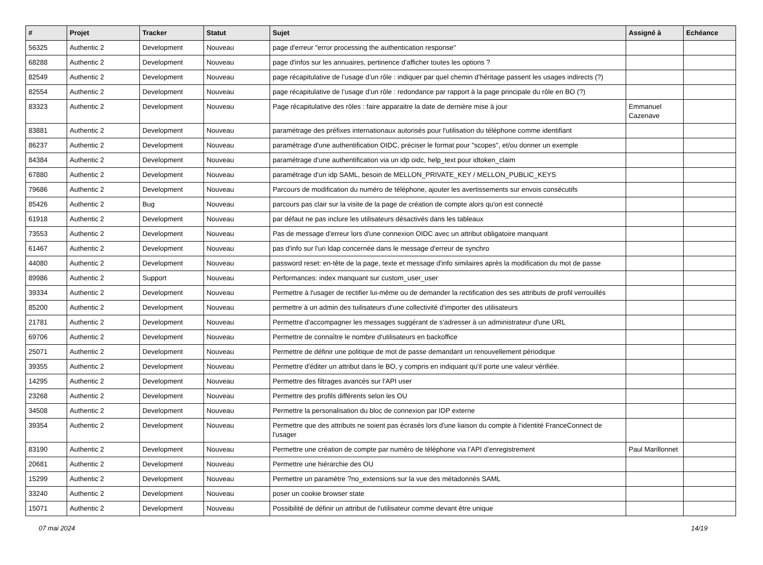| # | Projet | Tracker | Statut | Sujet | Assigné à | Echéance |
| --- | --- | --- | --- | --- | --- | --- |
| 56325 | Authentic 2 | Development | Nouveau | page d'erreur "error processing the authentication response" | | |
| 68288 | Authentic 2 | Development | Nouveau | page d'infos sur les annuaires, pertinence d'afficher toutes les options ? | | |
| 82549 | Authentic 2 | Development | Nouveau | page récapitulative de l’usage d’un rôle : indiquer par quel chemin d’héritage passent les usages indirects (?) | | |
| 82554 | Authentic 2 | Development | Nouveau | page récapitulative de l’usage d’un rôle : redondance par rapport à la page principale du rôle en BO (?) | | |
| 83323 | Authentic 2 | Development | Nouveau | Page récapitulative des rôles : faire apparaitre la date de dernière mise à jour | Emmanuel Cazenave | |
| 83881 | Authentic 2 | Development | Nouveau | paramétrage des préfixes internationaux autorisés pour l'utilisation du téléphone comme identifiant | | |
| 86237 | Authentic 2 | Development | Nouveau | paramétrage d'une authentification OIDC, préciser le format pour "scopes", et/ou donner un exemple | | |
| 84384 | Authentic 2 | Development | Nouveau | paramétrage d'une authentification via un idp oidc, help_text pour idtoken_claim | | |
| 67880 | Authentic 2 | Development | Nouveau | paramétrage d'un idp SAML, besoin de MELLON_PRIVATE_KEY / MELLON_PUBLIC_KEYS | | |
| 79686 | Authentic 2 | Development | Nouveau | Parcours de modification du numéro de téléphone, ajouter les avertissements sur envois consécutifs | | |
| 85426 | Authentic 2 | Bug | Nouveau | parcours pas clair sur la visite de la page de création de compte alors qu'on est connecté | | |
| 61918 | Authentic 2 | Development | Nouveau | par défaut ne pas inclure les utilisateurs désactivés dans les tableaux | | |
| 73553 | Authentic 2 | Development | Nouveau | Pas de message d'erreur lors d'une connexion OIDC avec un attribut obligatoire manquant | | |
| 61467 | Authentic 2 | Development | Nouveau | pas d'info sur l'uri ldap concernée dans le message d'erreur de synchro | | |
| 44080 | Authentic 2 | Development | Nouveau | password reset: en-tête de la page, texte et message d'info similaires après la modification du mot de passe | | |
| 89986 | Authentic 2 | Support | Nouveau | Performances: index manquant sur custom_user_user | | |
| 39334 | Authentic 2 | Development | Nouveau | Permettre à l'usager de rectifier lui-même ou de demander la rectification des ses attributs de profil verrouillés | | |
| 85200 | Authentic 2 | Development | Nouveau | permettre à un admin des tuilisateurs d'une collectivité d'importer des utilisateurs | | |
| 21781 | Authentic 2 | Development | Nouveau | Permettre d'accompagner les messages suggérant de s'adresser à un administrateur d'une URL | | |
| 69706 | Authentic 2 | Development | Nouveau | Permettre de connaître le nombre d'utilisateurs en backoffice | | |
| 25071 | Authentic 2 | Development | Nouveau | Permettre de définir une politique de mot de passe demandant un renouvellement périodique | | |
| 39355 | Authentic 2 | Development | Nouveau | Permettre d'éditer un attribut dans le BO, y compris en indiquant qu'il porte une valeur vérifiée. | | |
| 14295 | Authentic 2 | Development | Nouveau | Permettre des filtrages avancés sur l'API user | | |
| 23268 | Authentic 2 | Development | Nouveau | Permettre des profils différents selon les OU | | |
| 34508 | Authentic 2 | Development | Nouveau | Permettre la personalisation du bloc de connexion par IDP externe | | |
| 39354 | Authentic 2 | Development | Nouveau | Permettre que des attributs ne soient pas écrasés lors d'une liaison du compte à l'identité FranceConnect de l'usager | | |
| 83190 | Authentic 2 | Development | Nouveau | Permettre une création de compte par numéro de téléphone via l’API d’enregistrement | Paul Marillonnet | |
| 20681 | Authentic 2 | Development | Nouveau | Permettre une hiérarchie des OU | | |
| 15299 | Authentic 2 | Development | Nouveau | Permettre un paramètre ?no_extensions sur la vue des métadonnés SAML | | |
| 33240 | Authentic 2 | Development | Nouveau | poser un cookie browser state | | |
| 15071 | Authentic 2 | Development | Nouveau | Possibilité de définir un attribut de l'utilisateur comme devant être unique | | |
07 mai 2024 14/19